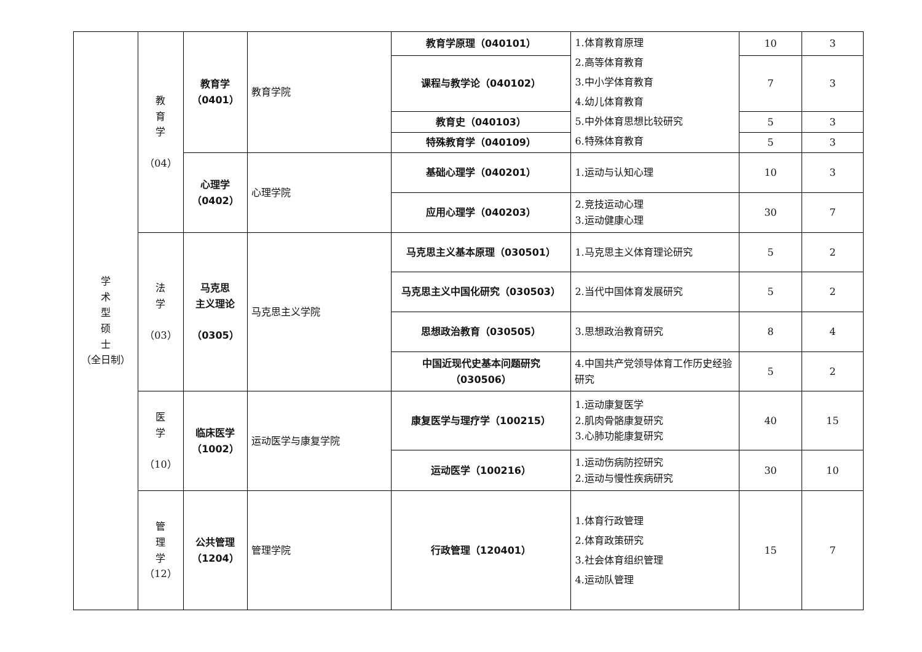| 学 术 型 硕 士 （全日制） | 教 育 学 （04） | 教育学 （0401） | 教育学院 | 教育学原理（040101） | 1.体育教育原理 2.高等体育教育 3.中小学体育教育 4.幼儿体育教育 5.中外体育思想比较研究 6.特殊体育教育 | 10 | 3 |
| | | | | 课程与教学论（040102） | | 7 | 3 |
| | | | | 教育史（040103） | | 5 | 3 |
| | | | | 特殊教育学（040109） | | 5 | 3 |
| | | 心理学 （0402） | 心理学院 | 基础心理学（040201） | 1.运动与认知心理 | 10 | 3 |
| | | | | 应用心理学（040203） | 2.竞技运动心理 3.运动健康心理 | 30 | 7 |
| | 法 学 （03） | 马克思 主义理论 （0305） | 马克思主义学院 | 马克思主义基本原理（030501） | 1.马克思主义体育理论研究 | 5 | 2 |
| | | | | 马克思主义中国化研究（030503） | 2.当代中国体育发展研究 | 5 | 2 |
| | | | | 思想政治教育（030505） | 3.思想政治教育研究 | 8 | 4 |
| | | | | 中国近现代史基本问题研究 （030506） | 4.中国共产党领导体育工作历史经验研究 | 5 | 2 |
| | 医 学 （10） | 临床医学 （1002） | 运动医学与康复学院 | 康复医学与理疗学（100215） | 1.运动康复医学 2.肌肉骨骼康复研究 3.心肺功能康复研究 | 40 | 15 |
| | | | | 运动医学（100216） | 1.运动伤病防控研究 2.运动与慢性疾病研究 | 30 | 10 |
| | 管 理 学 （12） | 公共管理 （1204） | 管理学院 | 行政管理（120401） | 1.体育行政管理 2.体育政策研究 3.社会体育组织管理 4.运动队管理 | 15 | 7 |